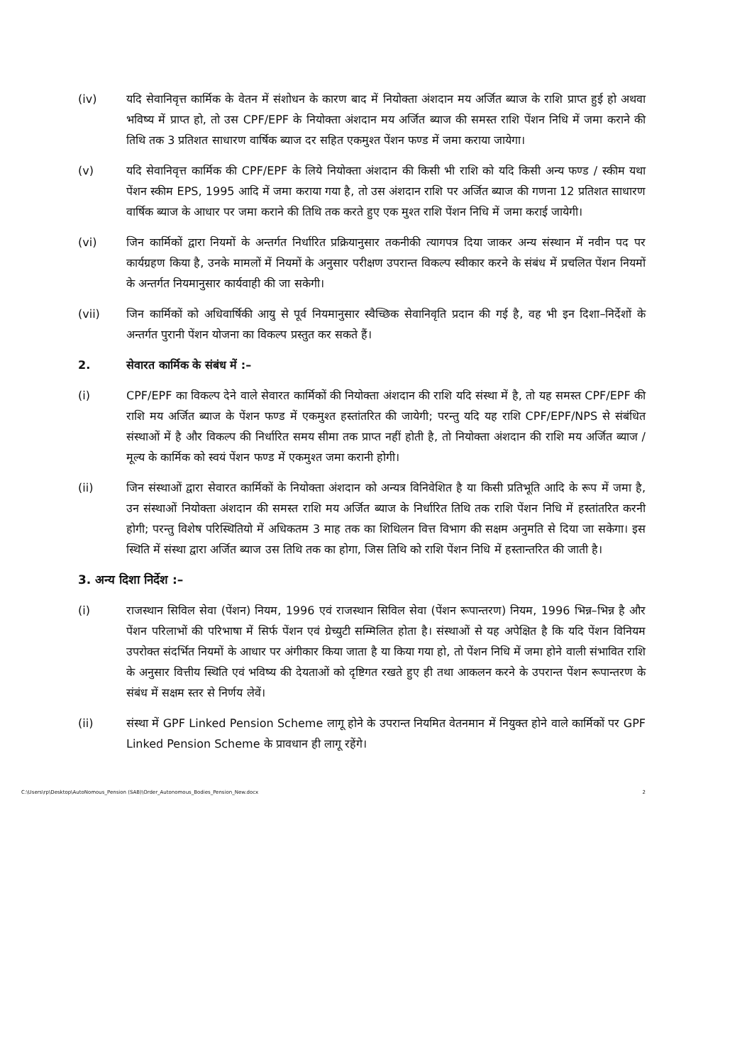(iv) यदि सेवानिवृत्त कार्मिक के वेतन में संशोधन के कारण बाद में नियोक्ता अंशदान मय अर्जित ब्याज के राशि प्राप्त हुई हो अथवा भविष्य में प्राप्त हो, तो उस CPF/EPF के नियोक्ता अंशदान मय अर्जित ब्याज की समस्त राशि पेंशन निधि में जमा कराने की तिथि तक 3 प्रतिशत साधारण वार्षिक ब्याज दर सहित एकमुश्त पेंशन फण्ड में जमा कराया जायेगा।
(v) यदि सेवानिवृत्त कार्मिक की CPF/EPF के लिये नियोक्ता अंशदान की किसी भी राशि को यदि किसी अन्य फण्ड / स्कीम यथा पेंशन स्कीम EPS, 1995 आदि में जमा कराया गया है, तो उस अंशदान राशि पर अर्जित ब्याज की गणना 12 प्रतिशत साधारण वार्षिक ब्याज के आधार पर जमा कराने की तिथि तक करते हुए एक मुश्त राशि पेंशन निधि में जमा कराई जायेगी।
(vi) जिन कार्मिकों द्वारा नियमों के अन्तर्गत निर्धारित प्रक्रियानुसार तकनीकी त्यागपत्र दिया जाकर अन्य संस्थान में नवीन पद पर कार्यग्रहण किया है, उनके मामलों में नियमों के अनुसार परीक्षण उपरान्त विकल्प स्वीकार करने के संबंध में प्रचलित पेंशन नियमों के अन्तर्गत नियमानुसार कार्यवाही की जा सकेगी।
(vii) जिन कार्मिकों को अधिवार्षिकी आयु से पूर्व नियमानुसार स्वैच्छिक सेवानिवृति प्रदान की गई है, वह भी इन दिशा–निर्देशों के अन्तर्गत पुरानी पेंशन योजना का विकल्प प्रस्तुत कर सकते हैं।
2. सेवारत कार्मिक के संबंध में :–
(i) CPF/EPF का विकल्प देने वाले सेवारत कार्मिकों की नियोक्ता अंशदान की राशि यदि संस्था में है, तो यह समस्त CPF/EPF की राशि मय अर्जित ब्याज के पेंशन फण्ड में एकमुश्त हस्तांतरित की जायेगी; परन्तु यदि यह राशि CPF/EPF/NPS से संबंधित संस्थाओं में है और विकल्प की निर्धारित समय सीमा तक प्राप्त नहीं होती है, तो नियोक्ता अंशदान की राशि मय अर्जित ब्याज / मूल्य के कार्मिक को स्वयं पेंशन फण्ड में एकमुश्त जमा करानी होगी।
(ii) जिन संस्थाओं द्वारा सेवारत कार्मिकों के नियोक्ता अंशदान को अन्यत्र विनिवेशित है या किसी प्रतिभूति आदि के रूप में जमा है, उन संस्थाओं नियोक्ता अंशदान की समस्त राशि मय अर्जित ब्याज के निर्धारित तिथि तक राशि पेंशन निधि में हस्तांतरित करनी होगी; परन्तु विशेष परिस्थितियो में अधिकतम 3 माह तक का शिथिलन वित्त विभाग की सक्षम अनुमति से दिया जा सकेगा। इस स्थिति में संस्था द्वारा अर्जित ब्याज उस तिथि तक का होगा, जिस तिथि को राशि पेंशन निधि में हस्तान्तरित की जाती है।
3. अन्य दिशा निर्देश :–
(i) राजस्थान सिविल सेवा (पेंशन) नियम, 1996 एवं राजस्थान सिविल सेवा (पेंशन रूपान्तरण) नियम, 1996 भिन्न–भिन्न है और पेंशन परिलाभों की परिभाषा में सिर्फ पेंशन एवं ग्रेच्युटी सम्मिलित होता है। संस्थाओं से यह अपेक्षित है कि यदि पेंशन विनियम उपरोक्त संदर्भित नियमों के आधार पर अंगीकार किया जाता है या किया गया हो, तो पेंशन निधि में जमा होने वाली संभावित राशि के अनुसार वित्तीय स्थिति एवं भविष्य की देयताओं को दृष्टिगत रखते हुए ही तथा आकलन करने के उपरान्त पेंशन रूपान्तरण के संबंध में सक्षम स्तर से निर्णय लेवें।
(ii) संस्था में GPF Linked Pension Scheme लागू होने के उपरान्त नियमित वेतनमान में नियुक्त होने वाले कार्मिकों पर GPF Linked Pension Scheme के प्रावधान ही लागू रहेंगे।
C:\Users\rp\Desktop\AutoNomous_Pension (SAB)\Order_Autonomous_Bodies_Pension_New.docx 2